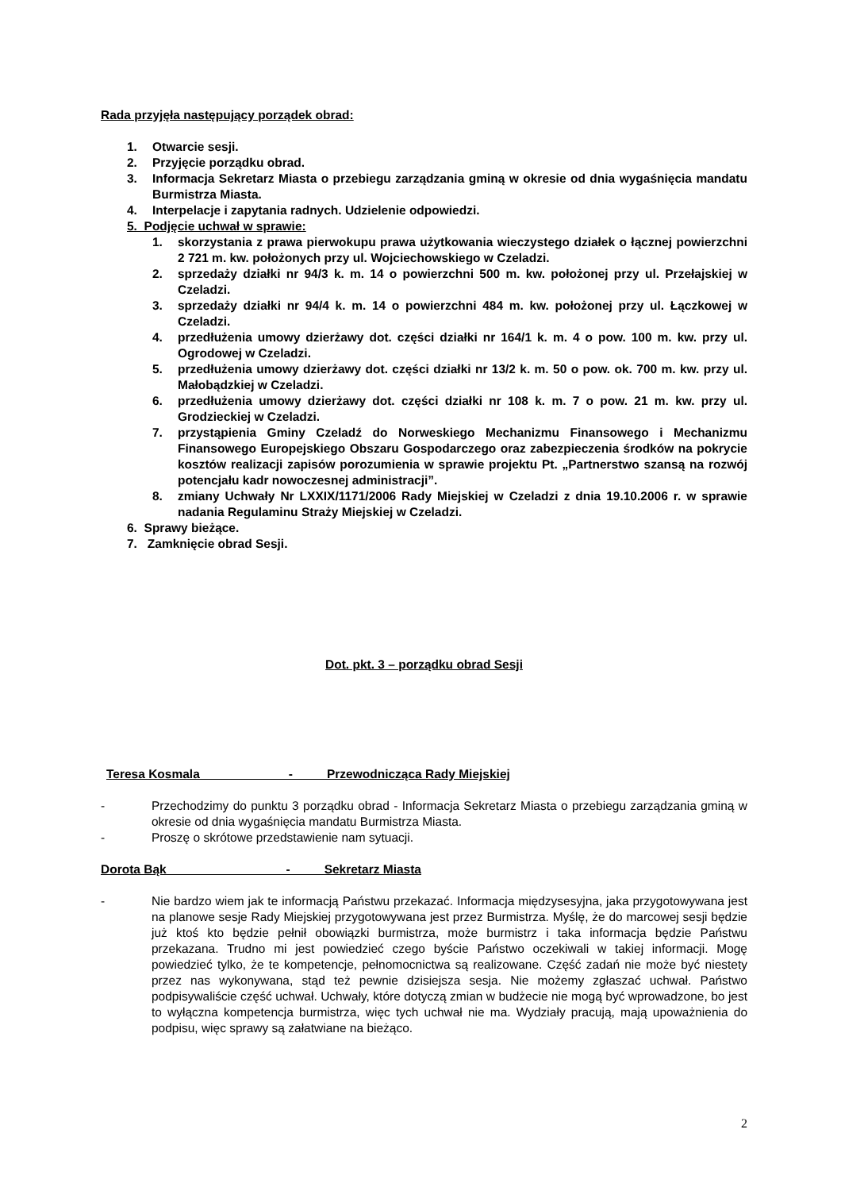Rada przyjęła następujący porządek obrad:
1. Otwarcie sesji.
2. Przyjęcie porządku obrad.
3. Informacja Sekretarz Miasta o przebiegu zarządzania gminą w okresie od dnia wygaśnięcia mandatu Burmistrza Miasta.
4. Interpelacje i zapytania radnych. Udzielenie odpowiedzi.
5. Podjęcie uchwał w sprawie:
1. skorzystania z prawa pierwokupu prawa użytkowania wieczystego działek o łącznej powierzchni 2 721 m. kw. położonych przy ul. Wojciechowskiego w Czeladzi.
2. sprzedaży działki nr 94/3 k. m. 14 o powierzchni 500 m. kw. położonej przy ul. Przełajskiej w Czeladzi.
3. sprzedaży działki nr 94/4 k. m. 14 o powierzchni 484 m. kw. położonej przy ul. Łączkowej w Czeladzi.
4. przedłużenia umowy dzierżawy dot. części działki nr 164/1 k. m. 4 o pow. 100 m. kw. przy ul. Ogrodowej w Czeladzi.
5. przedłużenia umowy dzierżawy dot. części działki nr 13/2 k. m. 50 o pow. ok. 700 m. kw. przy ul. Małobądzkiej w Czeladzi.
6. przedłużenia umowy dzierżawy dot. części działki nr 108 k. m. 7 o pow. 21 m. kw. przy ul. Grodzieckiej w Czeladzi.
7. przystąpienia Gminy Czeladź do Norweskiego Mechanizmu Finansowego i Mechanizmu Finansowego Europejskiego Obszaru Gospodarczego oraz zabezpieczenia środków na pokrycie kosztów realizacji zapisów porozumienia w sprawie projektu Pt. „Partnerstwo szansą na rozwój potencjału kadr nowoczesnej administracji”.
8. zmiany Uchwały Nr LXXIX/1171/2006 Rady Miejskiej w Czeladzi z dnia 19.10.2006 r. w sprawie nadania Regulaminu Straży Miejskiej w Czeladzi.
6. Sprawy bieżące.
7. Zamknięcie obrad Sesji.
Dot. pkt. 3 – porządku obrad Sesji
Teresa Kosmala - Przewodnicząca Rady Miejskiej
- Przechodzimy do punktu 3 porządku obrad - Informacja Sekretarz Miasta o przebiegu zarządzania gminą w okresie od dnia wygaśnięcia mandatu Burmistrza Miasta.
- Proszę o skrótowe przedstawienie nam sytuacji.
Dorota Bąk - Sekretarz Miasta
- Nie bardzo wiem jak te informacją Państwu przekazać. Informacja międzysesyjna, jaka przygotowywana jest na planowe sesje Rady Miejskiej przygotowywana jest przez Burmistrza. Myślę, że do marcowej sesji będzie już ktoś kto będzie pełnił obowiązki burmistrza, może burmistrz i taka informacja będzie Państwu przekazana. Trudno mi jest powiedzieć czego byście Państwo oczekiwali w takiej informacji. Mogę powiedzieć tylko, że te kompetencje, pełnomocnictwa są realizowane. Część zadań nie może być niestety przez nas wykonywana, stąd też pewnie dzisiejsza sesja. Nie możemy zgłaszać uchwał. Państwo podpisywaliście część uchwał. Uchwały, które dotyczą zmian w budżecie nie mogą być wprowadzone, bo jest to wyłączna kompetencja burmistrza, więc tych uchwał nie ma. Wydziały pracują, mają upoważnienia do podpisu, więc sprawy są załatwiane na bieżąco.
2